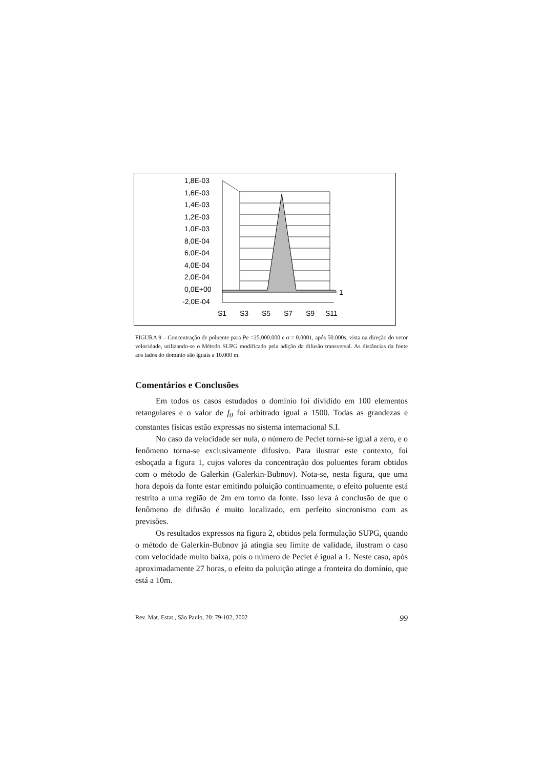1,8E-03
1,6E-03
1,4E-03
1,2E-03
1,0E-03
8,0E-04
6,0E-04
4,0E-04
2,0E-04
0,0E+00
-2,0E-04
S1
S3
S5
S7
S9
S11
1
FIGURA 9 – Concentração de poluente para Pe =25.000.000 e σ = 0.0001, após 50.000s, vista na direção do vetor velocidade, utilizando-se o Método SUPG modificado pela adição da difusão transversal. As distâncias da fonte aos lados do domínio são iguais a 10.000 m.
Comentários e Conclusões
Em todos os casos estudados o domínio foi dividido em 100 elementos retangulares e o valor de f<sub>0</sub> foi arbitrado igual a 1500. Todas as grandezas e constantes físicas estão expressas no sistema internacional S.I.
No caso da velocidade ser nula, o número de Peclet torna-se igual a zero, e o fenômeno torna-se exclusivamente difusivo. Para ilustrar este contexto, foi esboçada a figura 1, cujos valores da concentração dos poluentes foram obtidos com o método de Galerkin (Galerkin-Bubnov). Nota-se, nesta figura, que uma hora depois da fonte estar emitindo poluição continuamente, o efeito poluente está restrito a uma região de 2m em torno da fonte. Isso leva à conclusão de que o fenômeno de difusão é muito localizado, em perfeito sincronismo com as previsões.
Os resultados expressos na figura 2, obtidos pela formulação SUPG, quando o método de Galerkin-Bubnov já atingia seu limite de validade, ilustram o caso com velocidade muito baixa, pois o número de Peclet é igual a 1. Neste caso, após aproximadamente 27 horas, o efeito da poluição atinge a fronteira do domínio, que está a 10m.
Rev. Mat. Estat., São Paulo, 20: 79-102, 2002 99